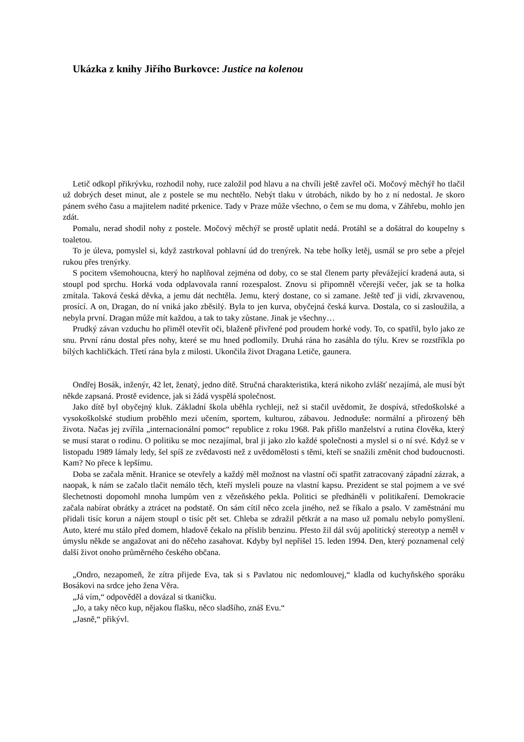Ukázka z knihy Jiřího Burkovce: Justice na kolenou
Letič odkopl přikrývku, rozhodil nohy, ruce založil pod hlavu a na chvíli ještě zavřel oči. Močový měchýř ho tlačil už dobrých deset minut, ale z postele se mu nechtělo. Nebýt tlaku v útrobách, nikdo by ho z ní nedostal. Je skoro pánem svého času a majitelem nadité prkenice. Tady v Praze může všechno, o čem se mu doma, v Záhřebu, mohlo jen zdát.
Pomalu, nerad shodil nohy z postele. Močový měchýř se prostě uplatit nedá. Protáhl se a došátral do koupelny s toaletou.
To je úleva, pomyslel si, když zastrkoval pohlavní úd do trenýrek. Na tebe holky letěj, usmál se pro sebe a přejel rukou přes trenýrky.
S pocitem všemohoucna, který ho naplňoval zejména od doby, co se stal členem party převážející kradená auta, si stoupl pod sprchu. Horká voda odplavovala ranní rozespalost. Znovu si připomněl včerejší večer, jak se ta holka zmítala. Taková česká děvka, a jemu dát nechtěla. Jemu, který dostane, co si zamane. Ještě teď ji vidí, zkrvavenou, prosící. A on, Dragan, do ní vniká jako zběsilý. Byla to jen kurva, obyčejná česká kurva. Dostala, co si zasloužila, a nebyla první. Dragan může mít každou, a tak to taky zůstane. Jinak je všechny…
Prudký závan vzduchu ho přiměl otevřít oči, blaženě přivřené pod proudem horké vody. To, co spatřil, bylo jako ze snu. První ránu dostal přes nohy, které se mu hned podlomily. Druhá rána ho zasáhla do týlu. Krev se rozstříkla po bílých kachličkách. Třetí rána byla z milosti. Ukončila život Dragana Letiče, gaunera.
Ondřej Bosák, inženýr, 42 let, ženatý, jedno dítě. Stručná charakteristika, která nikoho zvlášť nezajímá, ale musí být někde zapsaná. Prostě evidence, jak si žádá vyspělá společnost.
Jako dítě byl obyčejný kluk. Základní škola uběhla rychleji, než si stačil uvědomit, že dospívá, středoškolské a vysokoškolské studium proběhlo mezi učením, sportem, kulturou, zábavou. Jednoduše: normální a přirozený běh života. Načas jej zvířila „internacionální pomoc“ republice z roku 1968. Pak přišlo manželství a rutina člověka, který se musí starat o rodinu. O politiku se moc nezajímal, bral ji jako zlo každé společnosti a myslel si o ní své. Když se v listopadu 1989 lámaly ledy, šel spíš ze zvědavosti než z uvědomělosti s těmi, kteří se snažili změnit chod budoucnosti. Kam? No přece k lepšímu.
Doba se začala měnit. Hranice se otevřely a každý měl možnost na vlastní oči spatřit zatracovaný západní zázrak, a naopak, k nám se začalo tlačit nemálo těch, kteří mysleli pouze na vlastní kapsu. Prezident se stal pojmem a ve své šlechetnosti dopomohl mnoha lumpům ven z vězeňského pekla. Politici se předháněli v politikaření. Demokracie začala nabírat obrátky a ztrácet na podstatě. On sám cítil něco zcela jiného, než se říkalo a psalo. V zaměstnání mu přidali tisíc korun a nájem stoupl o tisíc pět set. Chleba se zdražil pětkrát a na maso už pomalu nebylo pomyšlení. Auto, které mu stálo před domem, hladově čekalo na příslib benzinu. Přesto žil dál svůj apolitický stereotyp a neměl v úmyslu někde se angažovat ani do něčeho zasahovat. Kdyby byl nepřišel 15. leden 1994. Den, který poznamenal celý další život onoho průměrného českého občana.
„Ondro, nezapomeň, že zítra přijede Eva, tak si s Pavlatou nic nedomlouvej,“ kladla od kuchyňského sporáku Bosákovi na srdce jeho žena Věra.
„Já vím,“ odpověděl a dovázal si tkaničku.
„Jo, a taky něco kup, nějakou flašku, něco sladšího, znáš Evu.“
„Jasně,“ přikývl.